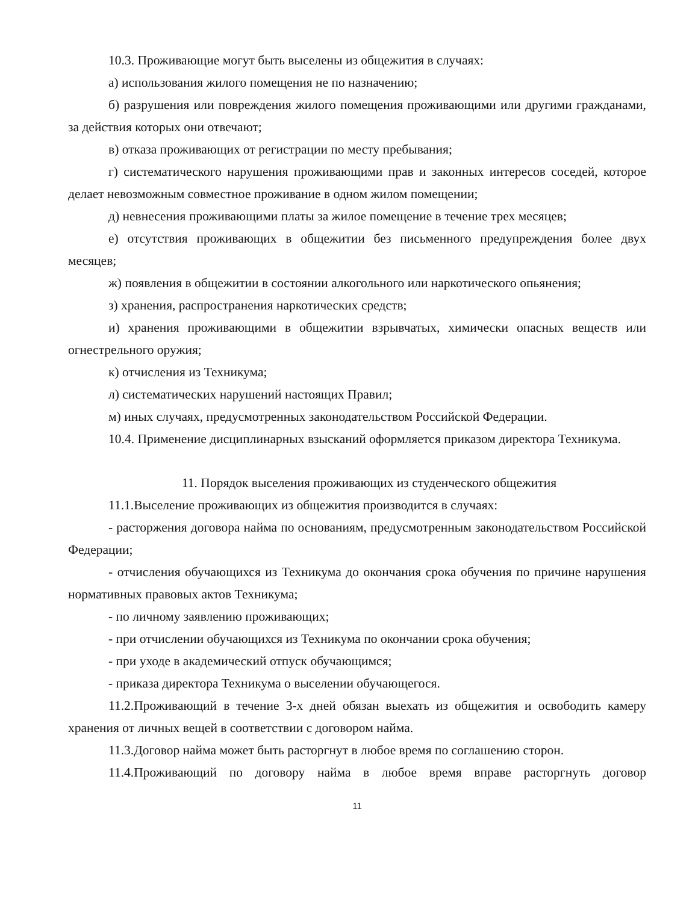10.3. Проживающие могут быть выселены из общежития в случаях:
а) использования жилого помещения не по назначению;
б) разрушения или повреждения жилого помещения проживающими или другими гражданами, за действия которых они отвечают;
в) отказа проживающих от регистрации по месту пребывания;
г) систематического нарушения проживающими прав и законных интересов соседей, которое делает невозможным совместное проживание в одном жилом помещении;
д) невнесения проживающими платы за жилое помещение в течение трех месяцев;
е) отсутствия проживающих в общежитии без письменного предупреждения более двух месяцев;
ж) появления в общежитии в состоянии алкогольного или наркотического опьянения;
з) хранения, распространения наркотических средств;
и) хранения проживающими в общежитии взрывчатых, химически опасных веществ или огнестрельного оружия;
к) отчисления из Техникума;
л) систематических нарушений настоящих Правил;
м) иных случаях, предусмотренных законодательством Российской Федерации.
10.4. Применение дисциплинарных взысканий оформляется приказом директора Техникума.
11. Порядок выселения проживающих из студенческого общежития
11.1.Выселение проживающих из общежития производится в случаях:
- расторжения договора найма по основаниям, предусмотренным законодательством Российской Федерации;
- отчисления обучающихся из Техникума до окончания срока обучения по причине нарушения нормативных правовых актов Техникума;
- по личному заявлению проживающих;
- при отчислении обучающихся из Техникума по окончании срока обучения;
- при уходе в академический отпуск обучающимся;
- приказа директора Техникума о выселении обучающегося.
11.2.Проживающий в течение 3-х дней обязан выехать из общежития и освободить камеру хранения от личных вещей в соответствии с договором найма.
11.3.Договор найма может быть расторгнут в любое время по соглашению сторон.
11.4.Проживающий по договору найма в любое время вправе расторгнуть договор
11